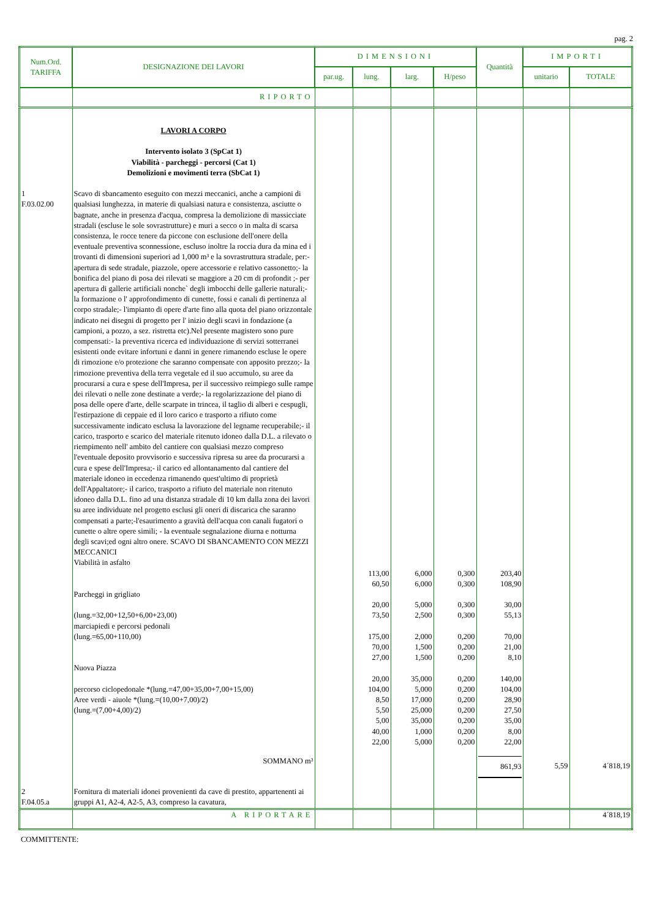pag. 2
| Num.Ord. TARIFFA | DESIGNAZIONE DEI LAVORI | DIMENSIONI | | | | Quantità | IMPORTI | |
| --- | --- | --- | --- | --- | --- | --- | --- | --- |
| | | par.ug. | lung. | larg. | H/peso | | unitario | TOTALE |
| | RIPORTO | | | | | | | |
| | LAVORI A CORPO Intervento isolato 3 (SpCat 1) Viabilità - parcheggi - percorsi (Cat 1) Demolizioni e movimenti terra (SbCat 1) | | | | | | | |
| 1 F.03.02.00 | Scavo di sbancamento eseguito con mezzi meccanici, anche a campioni di qualsiasi lunghezza, in materie di qualsiasi natura e consistenza, asciutte o bagnate, anche in presenza d'acqua, compresa la demolizione di massicciate stradali (escluse le sole sovrastrutture) e muri a secco o in malta di scarsa consistenza, le rocce tenere da piccone con esclusione dell'onere della eventuale preventiva sconnessione, escluso inoltre la roccia dura da mina ed i trovanti di dimensioni superiori ad 1,000 m³ e la sovrastruttura stradale, per:- apertura di sede stradale, piazzole, opere accessorie e relativo cassonetto;- la bonifica del piano di posa dei rilevati se maggiore a 20 cm di profondit ;- per apertura di gallerie artificiali nonche` degli imbocchi delle gallerie naturali;- la formazione o l' approfondimento di cunette, fossi e canali di pertinenza al corpo stradale;- l'impianto di opere d'arte fino alla quota del piano orizzontale indicato nei disegni di progetto per l' inizio degli scavi in fondazione (a campioni, a pozzo, a sez. ristretta etc).Nel presente magistero sono pure compensati:- la preventiva ricerca ed individuazione di servizi sotterranei esistenti onde evitare infortuni e danni in genere rimanendo escluse le opere di rimozione e/o protezione che saranno compensate con apposito prezzo;- la rimozione preventiva della terra vegetale ed il suo accumulo, su aree da procurarsi a cura e spese dell'Impresa, per il successivo reimpiego sulle rampe dei rilevati o nelle zone destinate a verde;- la regolarizzazione del piano di posa delle opere d'arte, delle scarpate in trincea, il taglio di alberi e cespugli, l'estirpazione di ceppaie ed il loro carico e trasporto a rifiuto come successivamente indicato esclusa la lavorazione del legname recuperabile;- il carico, trasporto e scarico del materiale ritenuto idoneo dalla D.L. a rilevato o riempimento nell' ambito del cantiere con qualsiasi mezzo compreso l'eventuale deposito provvisorio e successiva ripresa su aree da procurarsi a cura e spese dell'Impresa;- il carico ed allontanamento dal cantiere del materiale idoneo in eccedenza rimanendo quest'ultimo di proprietà dell'Appaltatore;- il carico, trasporto a rifiuto del materiale non ritenuto idoneo dalla D.L. fino ad una distanza stradale di 10 km dalla zona dei lavori su aree individuate nel progetto esclusi gli oneri di discarica che saranno compensati a parte;-l'esaurimento a gravità dell'acqua con canali fugatori o cunette o altre opere simili; - la eventuale segnalazione diurna e notturna degli scavi;ed ogni altro onere. SCAVO DI SBANCAMENTO CON MEZZI MECCANICI Viabilità in asfalto | | | | | | | |
| | | | 113,00 | 6,000 | 0,300 | 203,40 | | |
| | | | 60,50 | 6,000 | 0,300 | 108,90 | | |
| | Parcheggi in grigliato | | | | | | | |
| | | | 20,00 | 5,000 | 0,300 | 30,00 | | |
| | (lung.=32,00+12,50+6,00+23,00) | | 73,50 | 2,500 | 0,300 | 55,13 | | |
| | marciapiedi e percorsi pedonali | | | | | | | |
| | (lung.=65,00+110,00) | | 175,00 | 2,000 | 0,200 | 70,00 | | |
| | | | 70,00 | 1,500 | 0,200 | 21,00 | | |
| | | | 27,00 | 1,500 | 0,200 | 8,10 | | |
| | Nuova Piazza | | | | | | | |
| | | | 20,00 | 35,000 | 0,200 | 140,00 | | |
| | percorso ciclopedonale *(lung.=47,00+35,00+7,00+15,00) | | 104,00 | 5,000 | 0,200 | 104,00 | | |
| | Aree verdi - aiuole *(lung.=(10,00+7,00)/2) | | 8,50 | 17,000 | 0,200 | 28,90 | | |
| | (lung.=(7,00+4,00)/2) | | 5,50 | 25,000 | 0,200 | 27,50 | | |
| | | | 5,00 | 35,000 | 0,200 | 35,00 | | |
| | | | 40,00 | 1,000 | 0,200 | 8,00 | | |
| | | | 22,00 | 5,000 | 0,200 | 22,00 | | |
| | SOMMANO m³ | | | | | 861,93 | 5,59 | 4´818,19 |
| 2 F.04.05.a | Fornitura di materiali idonei provenienti da cave di prestito, appartenenti ai gruppi A1, A2-4, A2-5, A3, compreso la cavatura, | | | | | | | |
| | A RIPORTARE | | | | | | | 4´818,19 |
COMMITTENTE: